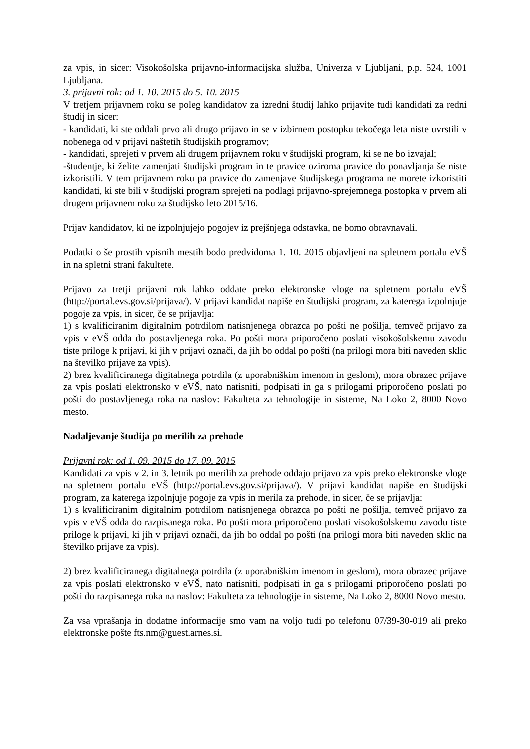za vpis, in sicer: Visokošolska prijavno-informacijska služba, Univerza v Ljubljani, p.p. 524, 1001 Ljubljana.
3. prijavni rok: od 1. 10. 2015 do 5. 10. 2015
V tretjem prijavnem roku se poleg kandidatov za izredni študij lahko prijavite tudi kandidati za redni študij in sicer:
- kandidati, ki ste oddali prvo ali drugo prijavo in se v izbirnem postopku tekočega leta niste uvrstili v nobenega od v prijavi naštetih študijskih programov;
- kandidati, sprejeti v prvem ali drugem prijavnem roku v študijski program, ki se ne bo izvajal;
-študentje, ki želite zamenjati študijski program in te pravice oziroma pravice do ponavljanja še niste izkoristili. V tem prijavnem roku pa pravice do zamenjave študijskega programa ne morete izkoristiti kandidati, ki ste bili v študijski program sprejeti na podlagi prijavno-sprejemnega postopka v prvem ali drugem prijavnem roku za študijsko leto 2015/16.
Prijav kandidatov, ki ne izpolnjujejo pogojev iz prejšnjega odstavka, ne bomo obravnavali.
Podatki o še prostih vpisnih mestih bodo predvidoma 1. 10. 2015 objavljeni na spletnem portalu eVŠ in na spletni strani fakultete.
Prijavo za tretji prijavni rok lahko oddate preko elektronske vloge na spletnem portalu eVŠ (http://portal.evs.gov.si/prijava/). V prijavi kandidat napiše en študijski program, za katerega izpolnjuje pogoje za vpis, in sicer, če se prijavlja:
1) s kvalificiranim digitalnim potrdilom natisnjenega obrazca po pošti ne pošilja, temveč prijavo za vpis v eVŠ odda do postavljenega roka. Po pošti mora priporočeno poslati visokošolskemu zavodu tiste priloge k prijavi, ki jih v prijavi označi, da jih bo oddal po pošti (na prilogi mora biti naveden sklic na številko prijave za vpis).
2) brez kvalificiranega digitalnega potrdila (z uporabniškim imenom in geslom), mora obrazec prijave za vpis poslati elektronsko v eVŠ, nato natisniti, podpisati in ga s prilogami priporočeno poslati po pošti do postavljenega roka na naslov: Fakulteta za tehnologije in sisteme, Na Loko 2, 8000 Novo mesto.
Nadaljevanje študija po merilih za prehode
Prijavni rok: od 1. 09. 2015 do 17. 09. 2015
Kandidati za vpis v 2. in 3. letnik po merilih za prehode oddajo prijavo za vpis preko elektronske vloge na spletnem portalu eVŠ (http://portal.evs.gov.si/prijava/). V prijavi kandidat napiše en študijski program, za katerega izpolnjuje pogoje za vpis in merila za prehode, in sicer, če se prijavlja:
1) s kvalificiranim digitalnim potrdilom natisnjenega obrazca po pošti ne pošilja, temveč prijavo za vpis v eVŠ odda do razpisanega roka. Po pošti mora priporočeno poslati visokošolskemu zavodu tiste priloge k prijavi, ki jih v prijavi označi, da jih bo oddal po pošti (na prilogi mora biti naveden sklic na številko prijave za vpis).
2) brez kvalificiranega digitalnega potrdila (z uporabniškim imenom in geslom), mora obrazec prijave za vpis poslati elektronsko v eVŠ, nato natisniti, podpisati in ga s prilogami priporočeno poslati po pošti do razpisanega roka na naslov: Fakulteta za tehnologije in sisteme, Na Loko 2, 8000 Novo mesto.
Za vsa vprašanja in dodatne informacije smo vam na voljo tudi po telefonu 07/39-30-019 ali preko elektronske pošte fts.nm@guest.arnes.si.